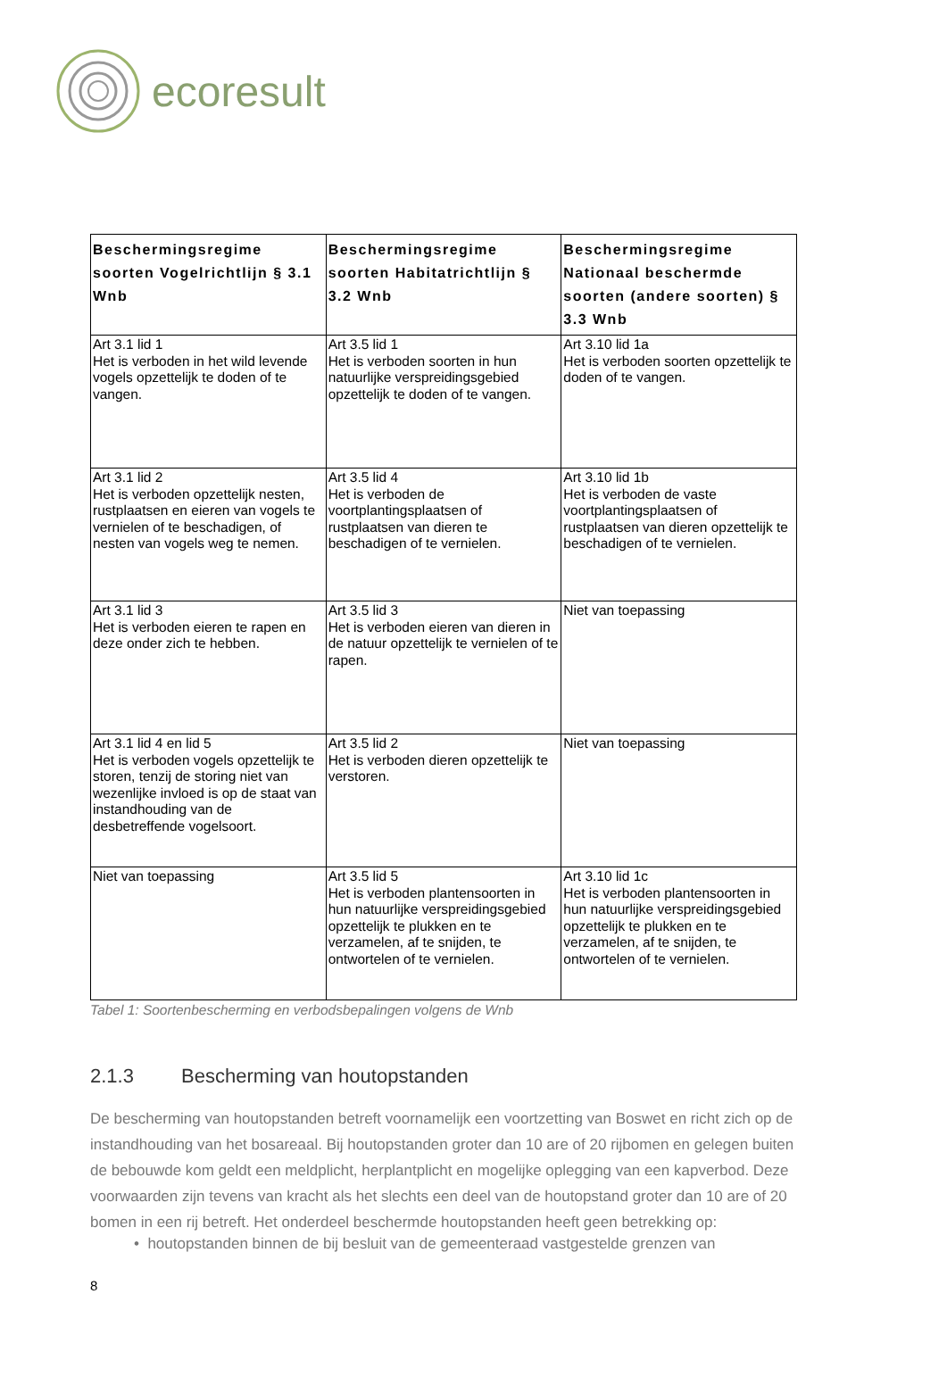ecoresult
| Beschermingsregime soorten Vogelrichtlijn § 3.1 Wnb | Beschermingsregime soorten Habitatrichtlijn § 3.2 Wnb | Beschermingsregime Nationaal beschermde soorten (andere soorten) § 3.3 Wnb |
| --- | --- | --- |
| Art 3.1 lid 1 Het is verboden in het wild levende vogels opzettelijk te doden of te vangen. | Art 3.5 lid 1 Het is verboden soorten in hun natuurlijke verspreidingsgebied opzettelijk te doden of te vangen. | Art 3.10 lid 1a Het is verboden soorten opzettelijk te doden of te vangen. |
| Art 3.1 lid 2 Het is verboden opzettelijk nesten, rustplaatsen en eieren van vogels te vernielen of te beschadigen, of nesten van vogels weg te nemen. | Art 3.5 lid 4 Het is verboden de voortplantingsplaatsen of rustplaatsen van dieren te beschadigen of te vernielen. | Art 3.10 lid 1b Het is verboden de vaste voortplantingsplaatsen of rustplaatsen van dieren opzettelijk te beschadigen of te vernielen. |
| Art 3.1 lid 3 Het is verboden eieren te rapen en deze onder zich te hebben. | Art 3.5 lid 3 Het is verboden eieren van dieren in de natuur opzettelijk te vernielen of te rapen. | Niet van toepassing |
| Art 3.1 lid 4 en lid 5 Het is verboden vogels opzettelijk te storen, tenzij de storing niet van wezenlijke invloed is op de staat van instandhouding van de desbetreffende vogelsoort. | Art 3.5 lid 2 Het is verboden dieren opzettelijk te verstoren. | Niet van toepassing |
| Niet van toepassing | Art 3.5 lid 5 Het is verboden plantensoorten in hun natuurlijke verspreidingsgebied opzettelijk te plukken en te verzamelen, af te snijden, te ontwortelen of te vernielen. | Art 3.10 lid 1c Het is verboden plantensoorten in hun natuurlijke verspreidingsgebied opzettelijk te plukken en te verzamelen, af te snijden, te ontwortelen of te vernielen. |
Tabel 1: Soortenbescherming en verbodsbepalingen volgens de Wnb
2.1.3 Bescherming van houtopstanden
De bescherming van houtopstanden betreft voornamelijk een voortzetting van Boswet en richt zich op de instandhouding van het bosareaal. Bij houtopstanden groter dan 10 are of 20 rijbomen en gelegen buiten de bebouwde kom geldt een meldplicht, herplantplicht en mogelijke oplegging van een kapverbod. Deze voorwaarden zijn tevens van kracht als het slechts een deel van de houtopstand groter dan 10 are of 20 bomen in een rij betreft. Het onderdeel beschermde houtopstanden heeft geen betrekking op:
• houtopstanden binnen de bij besluit van de gemeenteraad vastgestelde grenzen van
8